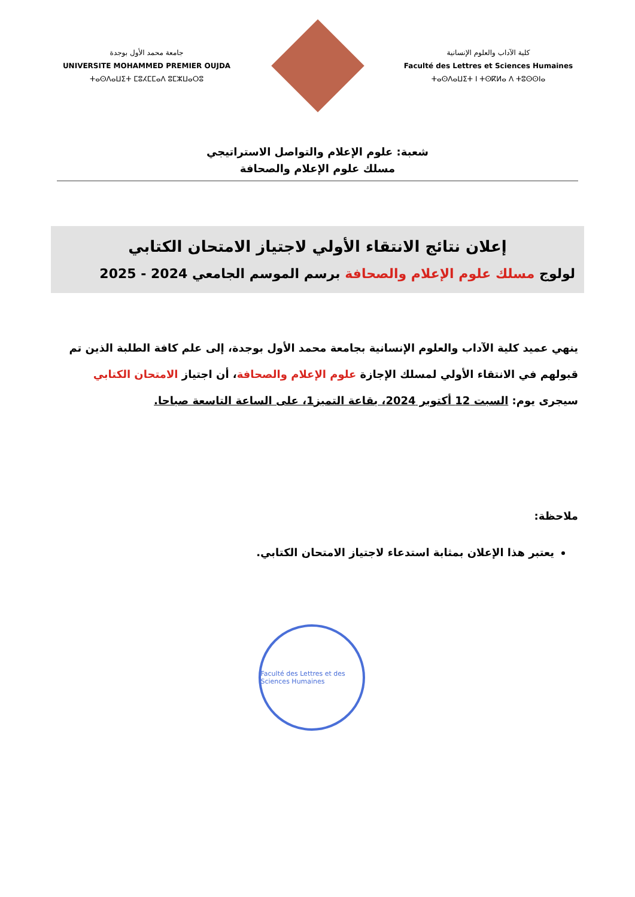جامعة محمد الأول بوجدة
UNIVERSITE MOHAMMED PREMIER OUJDA
ⵜⴰⵙⴷⴰⵡⵉⵜ ⵎⵓⵃⵎⵎⴰⴷ ⵓⵎⵣⵡⴰⵔⵓ
كلية الآداب والعلوم الإنسانية
Faculté des Lettres et Sciences Humaines
ⵜⴰⵙⴷⴰⵡⵉⵜ ⵏ ⵜⵙⴽⵍⴰ ⴷ ⵜⵓⵙⵙⵏⴰ
شعبة: علوم الإعلام والتواصل الاستراتيجي
مسلك علوم الإعلام والصحافة
إعلان نتائج الانتقاء الأولي لاجتياز الامتحان الكتابي
لولوج مسلك علوم الإعلام والصحافة برسم الموسم الجامعي 2024 - 2025
ينهي عميد كلية الآداب والعلوم الإنسانية بجامعة محمد الأول بوجدة، إلى علم كافة الطلبة الذين تم قبولهم في الانتقاء الأولي لمسلك الإجازة علوم الإعلام والصحافة، أن اجتياز الامتحان الكتابي سيجرى يوم: السبت 12 أكتوبر 2024، بقاعة التميز1، على الساعة التاسعة صباحا.
ملاحظة:
يعتبر هذا الإعلان بمثابة استدعاء لاجتياز الامتحان الكتابي.
Faculté des Lettres et des Sciences Humaines